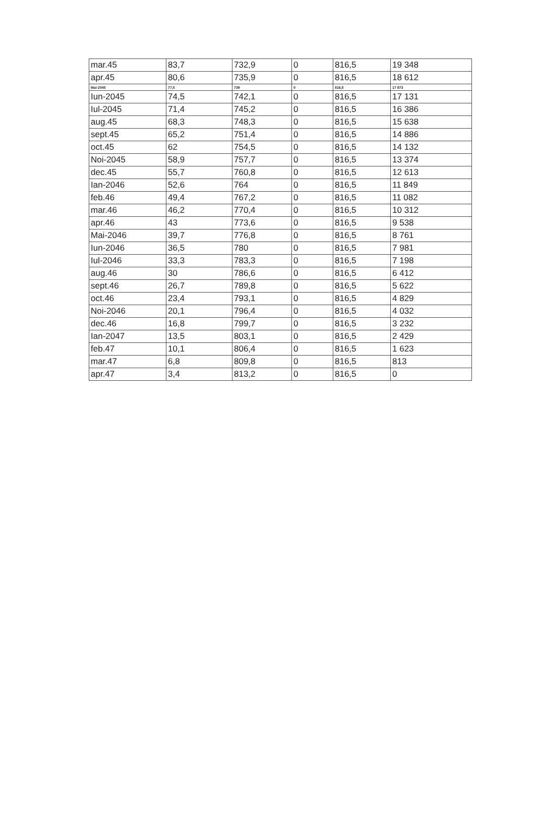| mar.45 | 83,7 | 732,9 | 0 | 816,5 | 19 348 |
| apr.45 | 80,6 | 735,9 | 0 | 816,5 | 18 612 |
| Mai-2045 | 77,5 | 739 | 0 | 816,5 | 17 873 |
| Iun-2045 | 74,5 | 742,1 | 0 | 816,5 | 17 131 |
| Iul-2045 | 71,4 | 745,2 | 0 | 816,5 | 16 386 |
| aug.45 | 68,3 | 748,3 | 0 | 816,5 | 15 638 |
| sept.45 | 65,2 | 751,4 | 0 | 816,5 | 14 886 |
| oct.45 | 62 | 754,5 | 0 | 816,5 | 14 132 |
| Noi-2045 | 58,9 | 757,7 | 0 | 816,5 | 13 374 |
| dec.45 | 55,7 | 760,8 | 0 | 816,5 | 12 613 |
| Ian-2046 | 52,6 | 764 | 0 | 816,5 | 11 849 |
| feb.46 | 49,4 | 767,2 | 0 | 816,5 | 11 082 |
| mar.46 | 46,2 | 770,4 | 0 | 816,5 | 10 312 |
| apr.46 | 43 | 773,6 | 0 | 816,5 | 9 538 |
| Mai-2046 | 39,7 | 776,8 | 0 | 816,5 | 8 761 |
| Iun-2046 | 36,5 | 780 | 0 | 816,5 | 7 981 |
| Iul-2046 | 33,3 | 783,3 | 0 | 816,5 | 7 198 |
| aug.46 | 30 | 786,6 | 0 | 816,5 | 6 412 |
| sept.46 | 26,7 | 789,8 | 0 | 816,5 | 5 622 |
| oct.46 | 23,4 | 793,1 | 0 | 816,5 | 4 829 |
| Noi-2046 | 20,1 | 796,4 | 0 | 816,5 | 4 032 |
| dec.46 | 16,8 | 799,7 | 0 | 816,5 | 3 232 |
| Ian-2047 | 13,5 | 803,1 | 0 | 816,5 | 2 429 |
| feb.47 | 10,1 | 806,4 | 0 | 816,5 | 1 623 |
| mar.47 | 6,8 | 809,8 | 0 | 816,5 | 813 |
| apr.47 | 3,4 | 813,2 | 0 | 816,5 | 0 |